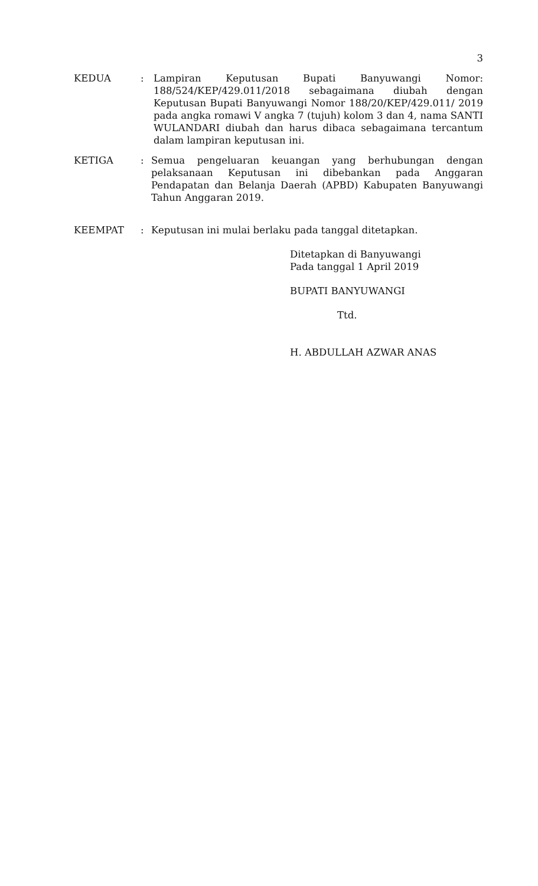3
KEDUA : Lampiran Keputusan Bupati Banyuwangi Nomor: 188/524/KEP/429.011/2018 sebagaimana diubah dengan Keputusan Bupati Banyuwangi Nomor 188/20/KEP/429.011/ 2019 pada angka romawi V angka 7 (tujuh) kolom 3 dan 4, nama SANTI WULANDARI diubah dan harus dibaca sebagaimana tercantum dalam lampiran keputusan ini.
KETIGA : Semua pengeluaran keuangan yang berhubungan dengan pelaksanaan Keputusan ini dibebankan pada Anggaran Pendapatan dan Belanja Daerah (APBD) Kabupaten Banyuwangi Tahun Anggaran 2019.
KEEMPAT : Keputusan ini mulai berlaku pada tanggal ditetapkan.
Ditetapkan di Banyuwangi
Pada tanggal 1 April 2019
BUPATI BANYUWANGI
Ttd.
H. ABDULLAH AZWAR ANAS